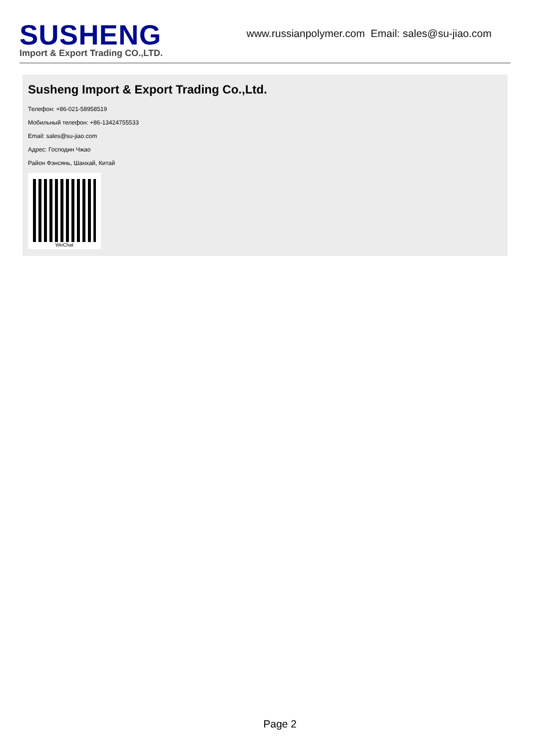SUSHENG
Import & Export Trading CO.,LTD.
www.russianpolymer.com Email: sales@su-jiao.com
Susheng Import & Export Trading Co.,Ltd.
Телефон: +86-021-58958519
Мобильный телефон: +86-13424755533
Email: sales@su-jiao.com
Адрес: Господин Чжао
Район Фэнсянь, Шанхай, Китай
WeChat
Page 2